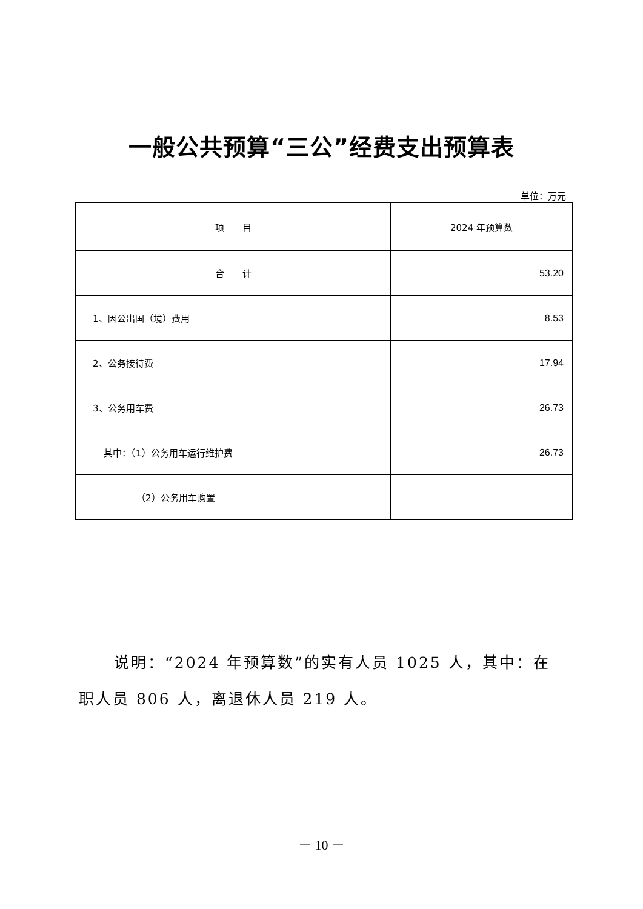一般公共预算“三公”经费支出预算表
单位：万元
| 项 目 | 2024 年预算数 |
| --- | --- |
| 合 计 | 53.20 |
| 1、因公出国（境）费用 | 8.53 |
| 2、公务接待费 | 17.94 |
| 3、公务用车费 | 26.73 |
| 其中：（1）公务用车运行维护费 | 26.73 |
| （2）公务用车购置 | |
说明：“2024 年预算数”的实有人员 1025 人，其中：在职人员 806 人，离退休人员 219 人。
－ 10 －